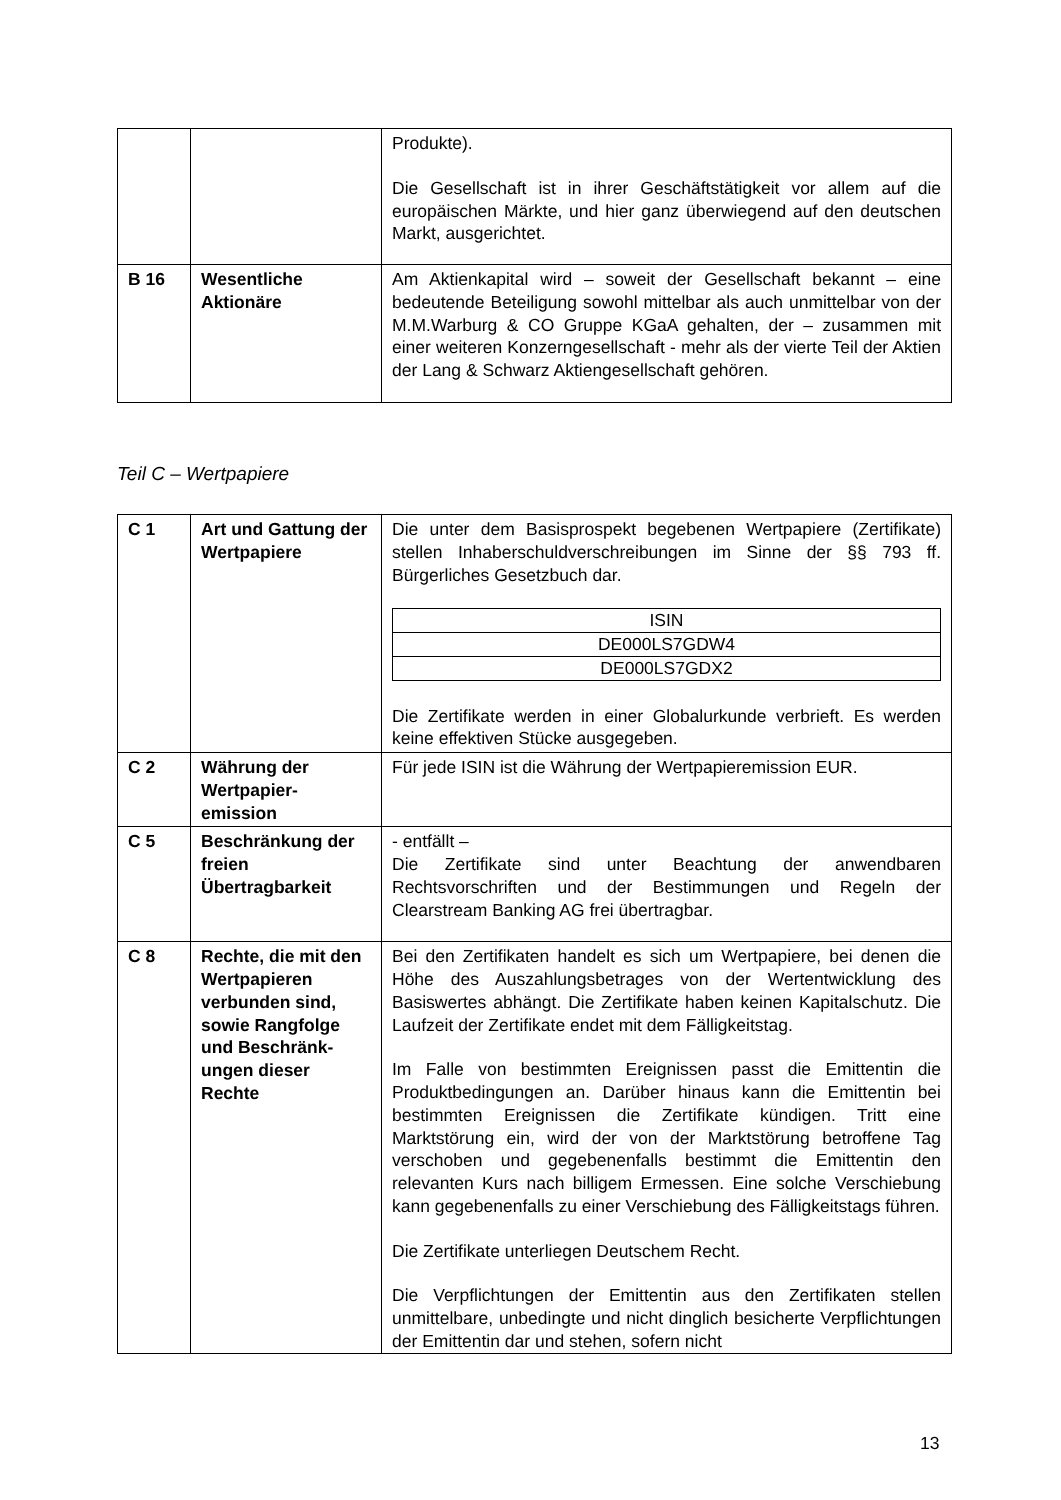| | | Produkte). Die Gesellschaft ist in ihrer Geschäftstätigkeit vor allem auf die europäischen Märkte, und hier ganz überwiegend auf den deutschen Markt, ausgerichtet. |
| B 16 | Wesentliche Aktionäre | Am Aktienkapital wird – soweit der Gesellschaft bekannt – eine bedeutende Beteiligung sowohl mittelbar als auch unmittelbar von der M.M.Warburg & CO Gruppe KGaA gehalten, der – zusammen mit einer weiteren Konzerngesellschaft - mehr als der vierte Teil der Aktien der Lang & Schwarz Aktiengesellschaft gehören. |
Teil C – Wertpapiere
| C 1 | Art und Gattung der Wertpapiere | Die unter dem Basisprospekt begebenen Wertpapiere (Zertifikate) stellen Inhaberschuldverschreibungen im Sinne der §§ 793 ff. Bürgerliches Gesetzbuch dar. / ISIN / / DE000LS7GDW4 / / DE000LS7GDX2 / Die Zertifikate werden in einer Globalurkunde verbrieft. Es werden keine effektiven Stücke ausgegeben. |
| C 2 | Währung der Wertpapier-emission | Für jede ISIN ist die Währung der Wertpapieremission EUR. |
| C 5 | Beschränkung der freien Übertragbarkeit | - entfällt – Die Zertifikate sind unter Beachtung der anwendbaren Rechtsvorschriften und der Bestimmungen und Regeln der Clearstream Banking AG frei übertragbar. |
| C 8 | Rechte, die mit den Wertpapieren verbunden sind, sowie Rangfolge und Beschränk-ungen dieser Rechte | Bei den Zertifikaten handelt es sich um Wertpapiere, bei denen die Höhe des Auszahlungsbetrages von der Wertentwicklung des Basiswertes abhängt. Die Zertifikate haben keinen Kapitalschutz. Die Laufzeit der Zertifikate endet mit dem Fälligkeitstag. Im Falle von bestimmten Ereignissen passt die Emittentin die Produktbedingungen an. Darüber hinaus kann die Emittentin bei bestimmten Ereignissen die Zertifikate kündigen. Tritt eine Marktstörung ein, wird der von der Marktstörung betroffene Tag verschoben und gegebenenfalls bestimmt die Emittentin den relevanten Kurs nach billigem Ermessen. Eine solche Verschiebung kann gegebenenfalls zu einer Verschiebung des Fälligkeitstags führen. Die Zertifikate unterliegen Deutschem Recht. Die Verpflichtungen der Emittentin aus den Zertifikaten stellen unmittelbare, unbedingte und nicht dinglich besicherte Verpflichtungen der Emittentin dar und stehen, sofern nicht |
13